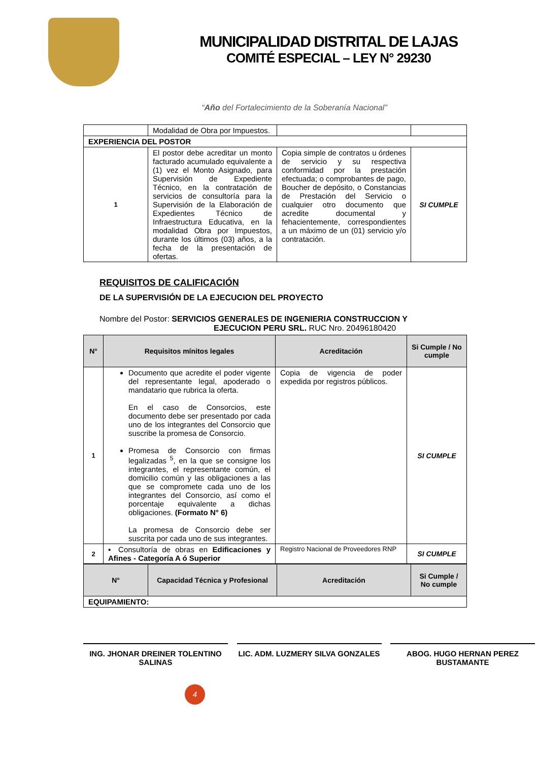MUNICIPALIDAD DISTRITAL DE LAJAS
COMITÉ ESPECIAL – LEY N° 29230
“Año del Fortalecimiento de la Soberanía Nacional”
| | Modalidad de Obra por Impuestos. | | |
| EXPERIENCIA DEL POSTOR | | | |
| 1 | El postor debe acreditar un monto facturado acumulado equivalente a (1) vez el Monto Asignado, para Supervisión de Expediente Técnico, en la contratación de servicios de consultoría para la Supervisión de la Elaboración de Expedientes Técnico de Infraestructura Educativa, en la modalidad Obra por Impuestos, durante los últimos (03) años, a la fecha de la presentación de ofertas. | Copia simple de contratos u órdenes de servicio y su respectiva conformidad por la prestación efectuada; o comprobantes de pago, Boucher de depósito, o Constancias de Prestación del Servicio o cualquier otro documento que acredite documental y fehacientemente, correspondientes a un máximo de un (01) servicio y/o contratación. | SI CUMPLE |
REQUISITOS DE CALIFICACIÓN
DE LA SUPERVISIÓN DE LA EJECUCION DEL PROYECTO
Nombre del Postor: SERVICIOS GENERALES DE INGENIERIA CONSTRUCCION Y
EJECUCION PERU SRL. RUC Nro. 20496180420
| N° | Requisitos mínitos legales | Acreditación | Si Cumple / No cumple |
| --- | --- | --- | --- |
| 1 | Documento que acredite el poder vigente del representante legal, apoderado o mandatario que rubrica la oferta. En el caso de Consorcios, este documento debe ser presentado por cada uno de los integrantes del Consorcio que suscribe la promesa de Consorcio. Promesa de Consorcio con firmas legalizadas <sup>5</sup>, en la que se consigne los integrantes, el representante común, el domicilio común y las obligaciones a las que se compromete cada uno de los integrantes del Consorcio, así como el porcentaje equivalente a dichas obligaciones. (Formato N° 6) La promesa de Consorcio debe ser suscrita por cada uno de sus integrantes. | Copia de vigencia de poder expedida por registros públicos. | SI CUMPLE |
| 2 | ▪ Consultoría de obras en Edificaciones y Afines - Categoría A ó Superior | Registro Nacional de Proveedores RNP | SI CUMPLE |
| N° | Capacidad Técnica y Profesional | Acreditación | Si Cumple / No cumple |
| --- | --- | --- | --- |
| EQUIPAMIENTO: | | | |
ING. JHONAR DREINER TOLENTINO SALINAS
LIC. ADM. LUZMERY SILVA GONZALES
ABOG. HUGO HERNAN PEREZ BUSTAMANTE
4